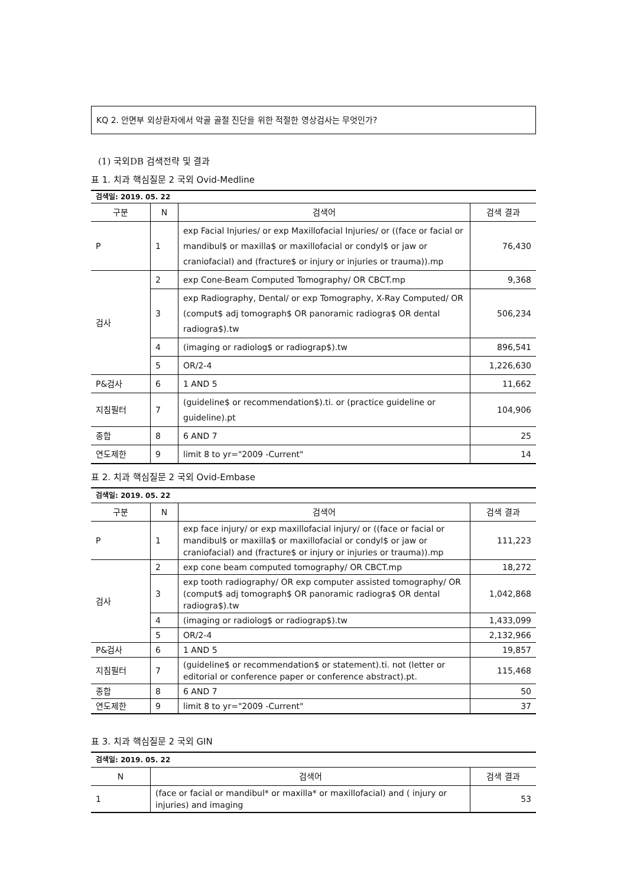KQ 2. 안면부 외상환자에서 악골 골절 진단을 위한 적절한 영상검사는 무엇인가?
(1) 국외DB 검색전략 및 결과
표 1. 치과 핵심질문 2 국외 Ovid-Medline
| 검색일: 2019. 05. 22 | | | |
| 구분 | N | 검색어 | 검색 결과 |
| P | 1 | exp Facial Injuries/ or exp Maxillofacial Injuries/ or ((face or facial or mandibul$ or maxilla$ or maxillofacial or condyl$ or jaw or craniofacial) and (fracture$ or injury or injuries or trauma)).mp | 76,430 |
| 검사 | 2 | exp Cone-Beam Computed Tomography/ OR CBCT.mp | 9,368 |
| | 3 | exp Radiography, Dental/ or exp Tomography, X-Ray Computed/ OR (comput$ adj tomograph$ OR panoramic radiogra$ OR dental radiogra$).tw | 506,234 |
| | 4 | (imaging or radiolog$ or radiograp$).tw | 896,541 |
| | 5 | OR/2-4 | 1,226,630 |
| P&검사 | 6 | 1 AND 5 | 11,662 |
| 지침필터 | 7 | (guideline$ or recommendation$).ti. or (practice guideline or guideline).pt | 104,906 |
| 종합 | 8 | 6 AND 7 | 25 |
| 연도제한 | 9 | limit 8 to yr="2009 -Current" | 14 |
표 2. 치과 핵심질문 2 국외 Ovid-Embase
| 검색일: 2019. 05. 22 | | | |
| 구분 | N | 검색어 | 검색 결과 |
| P | 1 | exp face injury/ or exp maxillofacial injury/ or ((face or facial or mandibul$ or maxilla$ or maxillofacial or condyl$ or jaw or craniofacial) and (fracture$ or injury or injuries or trauma)).mp | 111,223 |
| 검사 | 2 | exp cone beam computed tomography/ OR CBCT.mp | 18,272 |
| | 3 | exp tooth radiography/ OR exp computer assisted tomography/ OR (comput$ adj tomograph$ OR panoramic radiogra$ OR dental radiogra$).tw | 1,042,868 |
| | 4 | (imaging or radiolog$ or radiograp$).tw | 1,433,099 |
| | 5 | OR/2-4 | 2,132,966 |
| P&검사 | 6 | 1 AND 5 | 19,857 |
| 지침필터 | 7 | (guideline$ or recommendation$ or statement).ti. not (letter or editorial or conference paper or conference abstract).pt. | 115,468 |
| 종합 | 8 | 6 AND 7 | 50 |
| 연도제한 | 9 | limit 8 to yr="2009 -Current" | 37 |
표 3. 치과 핵심질문 2 국외 GIN
| 검색일: 2019. 05. 22 | | |
| N | 검색어 | 검색 결과 |
| 1 | (face or facial or mandibul* or maxilla* or maxillofacial) and ( injury or injuries) and imaging | 53 |